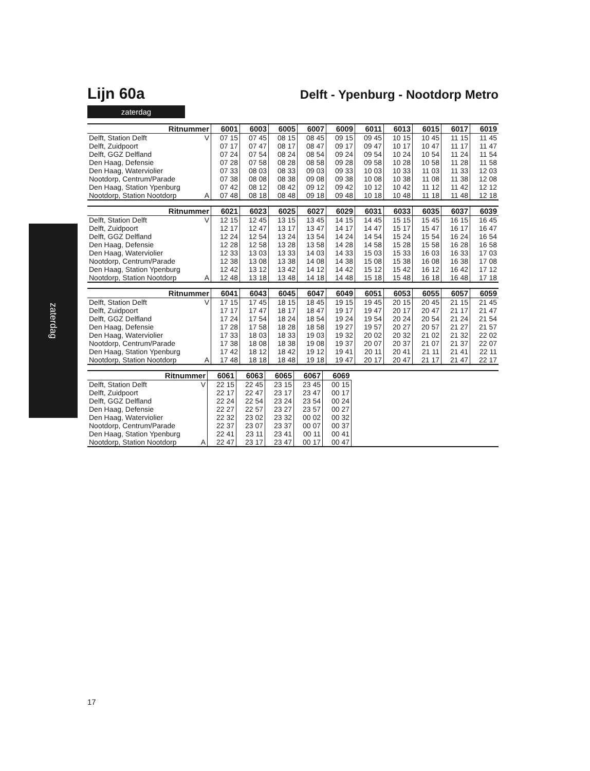zaterdag
Lijn 60a
Delft - Ypenburg - Nootdorp Metro
zaterdag
| Ritnummer | | 6001 | 6003 | 6005 | 6007 | 6009 | 6011 | 6013 | 6015 | 6017 | 6019 |
| --- | --- | --- | --- | --- | --- | --- | --- | --- | --- | --- | --- |
| Delft, Station Delft | V | 07 15 | 07 45 | 08 15 | 08 45 | 09 15 | 09 45 | 10 15 | 10 45 | 11 15 | 11 45 |
| Delft, Zuidpoort | | 07 17 | 07 47 | 08 17 | 08 47 | 09 17 | 09 47 | 10 17 | 10 47 | 11 17 | 11 47 |
| Delft, GGZ Delfland | | 07 24 | 07 54 | 08 24 | 08 54 | 09 24 | 09 54 | 10 24 | 10 54 | 11 24 | 11 54 |
| Den Haag, Defensie | | 07 28 | 07 58 | 08 28 | 08 58 | 09 28 | 09 58 | 10 28 | 10 58 | 11 28 | 11 58 |
| Den Haag, Waterviolier | | 07 33 | 08 03 | 08 33 | 09 03 | 09 33 | 10 03 | 10 33 | 11 03 | 11 33 | 12 03 |
| Nootdorp, Centrum/Parade | | 07 38 | 08 08 | 08 38 | 09 08 | 09 38 | 10 08 | 10 38 | 11 08 | 11 38 | 12 08 |
| Den Haag, Station Ypenburg | | 07 42 | 08 12 | 08 42 | 09 12 | 09 42 | 10 12 | 10 42 | 11 12 | 11 42 | 12 12 |
| Nootdorp, Station Nootdorp | A | 07 48 | 08 18 | 08 48 | 09 18 | 09 48 | 10 18 | 10 48 | 11 18 | 11 48 | 12 18 |
| Ritnummer | | 6021 | 6023 | 6025 | 6027 | 6029 | 6031 | 6033 | 6035 | 6037 | 6039 |
| --- | --- | --- | --- | --- | --- | --- | --- | --- | --- | --- | --- |
| Delft, Station Delft | V | 12 15 | 12 45 | 13 15 | 13 45 | 14 15 | 14 45 | 15 15 | 15 45 | 16 15 | 16 45 |
| Delft, Zuidpoort | | 12 17 | 12 47 | 13 17 | 13 47 | 14 17 | 14 47 | 15 17 | 15 47 | 16 17 | 16 47 |
| Delft, GGZ Delfland | | 12 24 | 12 54 | 13 24 | 13 54 | 14 24 | 14 54 | 15 24 | 15 54 | 16 24 | 16 54 |
| Den Haag, Defensie | | 12 28 | 12 58 | 13 28 | 13 58 | 14 28 | 14 58 | 15 28 | 15 58 | 16 28 | 16 58 |
| Den Haag, Waterviolier | | 12 33 | 13 03 | 13 33 | 14 03 | 14 33 | 15 03 | 15 33 | 16 03 | 16 33 | 17 03 |
| Nootdorp, Centrum/Parade | | 12 38 | 13 08 | 13 38 | 14 08 | 14 38 | 15 08 | 15 38 | 16 08 | 16 38 | 17 08 |
| Den Haag, Station Ypenburg | | 12 42 | 13 12 | 13 42 | 14 12 | 14 42 | 15 12 | 15 42 | 16 12 | 16 42 | 17 12 |
| Nootdorp, Station Nootdorp | A | 12 48 | 13 18 | 13 48 | 14 18 | 14 48 | 15 18 | 15 48 | 16 18 | 16 48 | 17 18 |
| Ritnummer | | 6041 | 6043 | 6045 | 6047 | 6049 | 6051 | 6053 | 6055 | 6057 | 6059 |
| --- | --- | --- | --- | --- | --- | --- | --- | --- | --- | --- | --- |
| Delft, Station Delft | V | 17 15 | 17 45 | 18 15 | 18 45 | 19 15 | 19 45 | 20 15 | 20 45 | 21 15 | 21 45 |
| Delft, Zuidpoort | | 17 17 | 17 47 | 18 17 | 18 47 | 19 17 | 19 47 | 20 17 | 20 47 | 21 17 | 21 47 |
| Delft, GGZ Delfland | | 17 24 | 17 54 | 18 24 | 18 54 | 19 24 | 19 54 | 20 24 | 20 54 | 21 24 | 21 54 |
| Den Haag, Defensie | | 17 28 | 17 58 | 18 28 | 18 58 | 19 27 | 19 57 | 20 27 | 20 57 | 21 27 | 21 57 |
| Den Haag, Waterviolier | | 17 33 | 18 03 | 18 33 | 19 03 | 19 32 | 20 02 | 20 32 | 21 02 | 21 32 | 22 02 |
| Nootdorp, Centrum/Parade | | 17 38 | 18 08 | 18 38 | 19 08 | 19 37 | 20 07 | 20 37 | 21 07 | 21 37 | 22 07 |
| Den Haag, Station Ypenburg | | 17 42 | 18 12 | 18 42 | 19 12 | 19 41 | 20 11 | 20 41 | 21 11 | 21 41 | 22 11 |
| Nootdorp, Station Nootdorp | A | 17 48 | 18 18 | 18 48 | 19 18 | 19 47 | 20 17 | 20 47 | 21 17 | 21 47 | 22 17 |
| Ritnummer | | 6061 | 6063 | 6065 | 6067 | 6069 | |
| --- | --- | --- | --- | --- | --- | --- | --- |
| Delft, Station Delft | V | 22 15 | 22 45 | 23 15 | 23 45 | 00 15 | |
| Delft, Zuidpoort | | 22 17 | 22 47 | 23 17 | 23 47 | 00 17 | |
| Delft, GGZ Delfland | | 22 24 | 22 54 | 23 24 | 23 54 | 00 24 | |
| Den Haag, Defensie | | 22 27 | 22 57 | 23 27 | 23 57 | 00 27 | |
| Den Haag, Waterviolier | | 22 32 | 23 02 | 23 32 | 00 02 | 00 32 | |
| Nootdorp, Centrum/Parade | | 22 37 | 23 07 | 23 37 | 00 07 | 00 37 | |
| Den Haag, Station Ypenburg | | 22 41 | 23 11 | 23 41 | 00 11 | 00 41 | |
| Nootdorp, Station Nootdorp | A | 22 47 | 23 17 | 23 47 | 00 17 | 00 47 | |
17